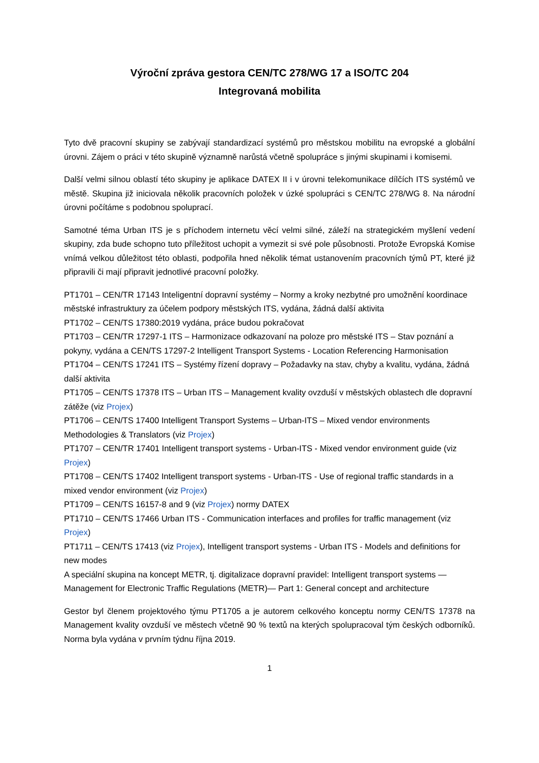Výroční zpráva gestora CEN/TC 278/WG 17 a ISO/TC 204
Integrovaná mobilita
Tyto dvě pracovní skupiny se zabývají standardizací systémů pro městskou mobilitu na evropské a globální úrovni. Zájem o práci v této skupině významně narůstá včetně spolupráce s jinými skupinami i komisemi.
Další velmi silnou oblastí této skupiny je aplikace DATEX II i v úrovni telekomunikace dílčích ITS systémů ve městě. Skupina již iniciovala několik pracovních položek v úzké spolupráci s CEN/TC 278/WG 8. Na národní úrovni počítáme s podobnou spoluprací.
Samotné téma Urban ITS je s příchodem internetu věcí velmi silné, záleží na strategickém myšlení vedení skupiny, zda bude schopno tuto příležitost uchopit a vymezit si své pole působnosti. Protože Evropská Komise vnímá velkou důležitost této oblasti, podpořila hned několik témat ustanovením pracovních týmů PT, které již připravili či mají připravit jednotlivé pracovní položky.
PT1701 – CEN/TR 17143 Inteligentní dopravní systémy – Normy a kroky nezbytné pro umožnění koordinace městské infrastruktury za účelem podpory městských ITS, vydána, žádná další aktivita
PT1702 – CEN/TS 17380:2019 vydána, práce budou pokračovat
PT1703 – CEN/TR 17297-1 ITS – Harmonizace odkazovaní na poloze pro městské ITS – Stav poznání a pokyny, vydána a CEN/TS 17297-2 Intelligent Transport Systems - Location Referencing Harmonisation
PT1704 – CEN/TS 17241 ITS – Systémy řízení dopravy – Požadavky na stav, chyby a kvalitu, vydána, žádná další aktivita
PT1705 – CEN/TS 17378 ITS – Urban ITS – Management kvality ovzduší v městských oblastech dle dopravní zátěže (viz Projex)
PT1706 – CEN/TS 17400 Intelligent Transport Systems – Urban-ITS – Mixed vendor environments Methodologies & Translators (viz Projex)
PT1707 – CEN/TR 17401 Intelligent transport systems - Urban-ITS - Mixed vendor environment guide (viz Projex)
PT1708 – CEN/TS 17402 Intelligent transport systems - Urban-ITS - Use of regional traffic standards in a mixed vendor environment (viz Projex)
PT1709 – CEN/TS 16157-8 and 9 (viz Projex) normy DATEX
PT1710 – CEN/TS 17466 Urban ITS - Communication interfaces and profiles for traffic management (viz Projex)
PT1711 – CEN/TS 17413 (viz Projex), Intelligent transport systems - Urban ITS - Models and definitions for new modes
A speciální skupina na koncept METR, tj. digitalizace dopravní pravidel: Intelligent transport systems — Management for Electronic Traffic Regulations (METR)— Part 1: General concept and architecture
Gestor byl členem projektového týmu PT1705 a je autorem celkového konceptu normy CEN/TS 17378 na Management kvality ovzduší ve městech včetně 90 % textů na kterých spolupracoval tým českých odborníků. Norma byla vydána v prvním týdnu října 2019.
1